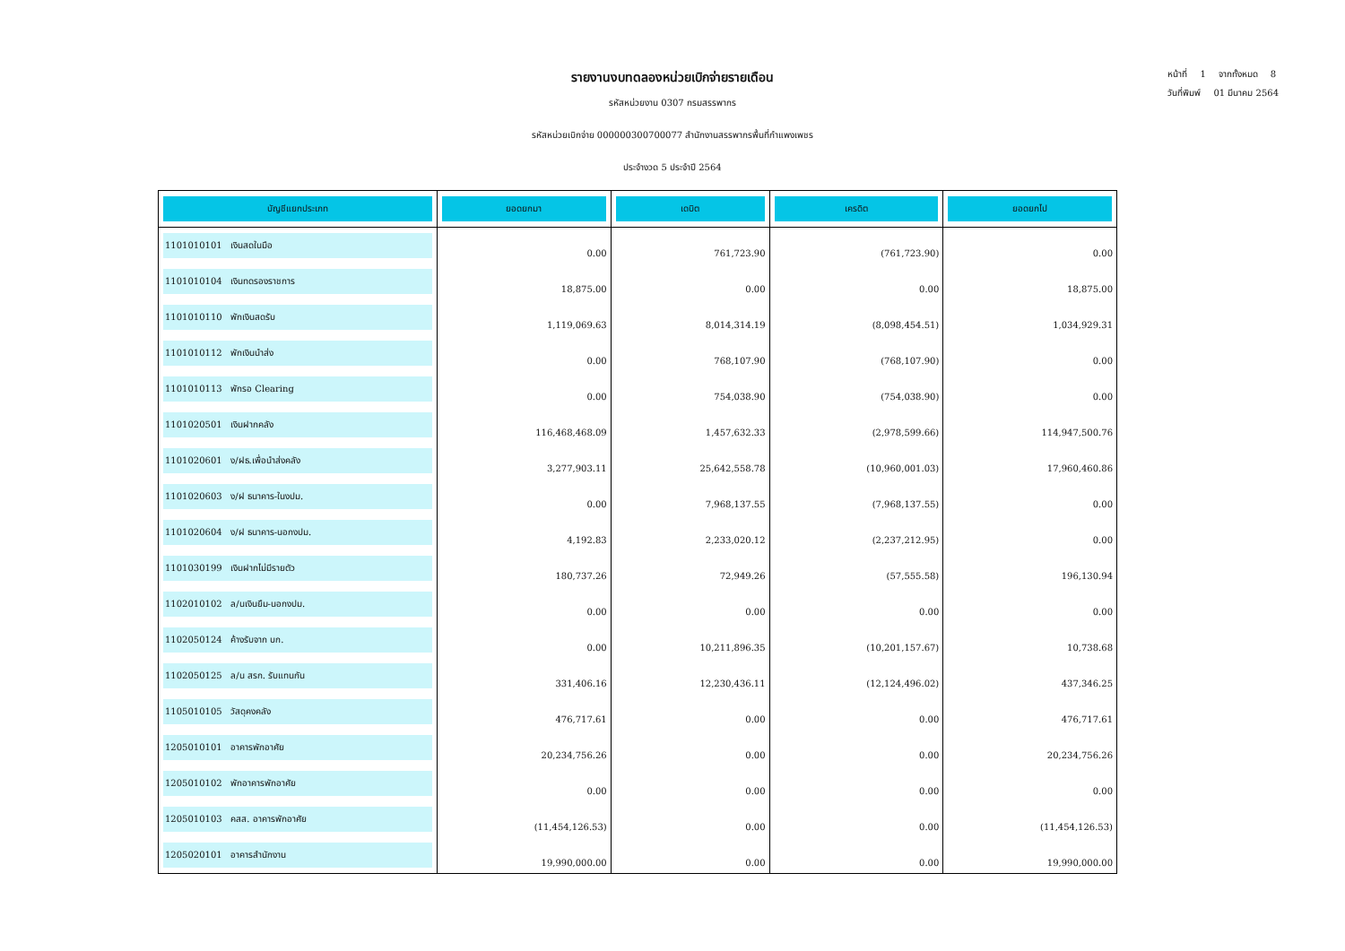หน้าที่ 1 จากทั้งหมด 8
วันที่พิมพ์ 01 มีนาคม 2564
รายงานงบทดลองหน่วยเบิกจ่ายรายเดือน
รหัสหน่วยงาน 0307 กรมสรรพากร
รหัสหน่วยเบิกจ่าย 000000300700077 สำนักงานสรรพากรพื้นที่กำแพงเพชร
ประจำงวด 5 ประจำปี 2564
| บัญชีแยกประเภท | ยอดยกมา | เดบิต | เครดิต | ยอดยกไป |
| --- | --- | --- | --- | --- |
| 1101010101 เงินสดในมือ | 0.00 | 761,723.90 | (761,723.90) | 0.00 |
| 1101010104 เงินทดรองราชการ | 18,875.00 | 0.00 | 0.00 | 18,875.00 |
| 1101010110 พักเงินสดรับ | 1,119,069.63 | 8,014,314.19 | (8,098,454.51) | 1,034,929.31 |
| 1101010112 พักเงินนำส่ง | 0.00 | 768,107.90 | (768,107.90) | 0.00 |
| 1101010113 พักรอ Clearing | 0.00 | 754,038.90 | (754,038.90) | 0.00 |
| 1101020501 เงินฝากคลัง | 116,468,468.09 | 1,457,632.33 | (2,978,599.66) | 114,947,500.76 |
| 1101020601 ง/ฝธ.เพื่อนำส่งคลัง | 3,277,903.11 | 25,642,558.78 | (10,960,001.03) | 17,960,460.86 |
| 1101020603 ง/ฝ ธนาคาร-ในงปม. | 0.00 | 7,968,137.55 | (7,968,137.55) | 0.00 |
| 1101020604 ง/ฝ ธนาคาร-นอกงปม. | 4,192.83 | 2,233,020.12 | (2,237,212.95) | 0.00 |
| 1101030199 เงินฝากไม่มีรายตัว | 180,737.26 | 72,949.26 | (57,555.58) | 196,130.94 |
| 1102010102 ล/นเงินยืม-นอกงปม. | 0.00 | 0.00 | 0.00 | 0.00 |
| 1102050124 ค้างรับจาก บก. | 0.00 | 10,211,896.35 | (10,201,157.67) | 10,738.68 |
| 1102050125 ล/น สรก. รับแทนกัน | 331,406.16 | 12,230,436.11 | (12,124,496.02) | 437,346.25 |
| 1105010105 วัสดุคงคลัง | 476,717.61 | 0.00 | 0.00 | 476,717.61 |
| 1205010101 อาคารพักอาศัย | 20,234,756.26 | 0.00 | 0.00 | 20,234,756.26 |
| 1205010102 พักอาคารพักอาศัย | 0.00 | 0.00 | 0.00 | 0.00 |
| 1205010103 คสส. อาคารพักอาศัย | (11,454,126.53) | 0.00 | 0.00 | (11,454,126.53) |
| 1205020101 อาคารสำนักงาน | 19,990,000.00 | 0.00 | 0.00 | 19,990,000.00 |